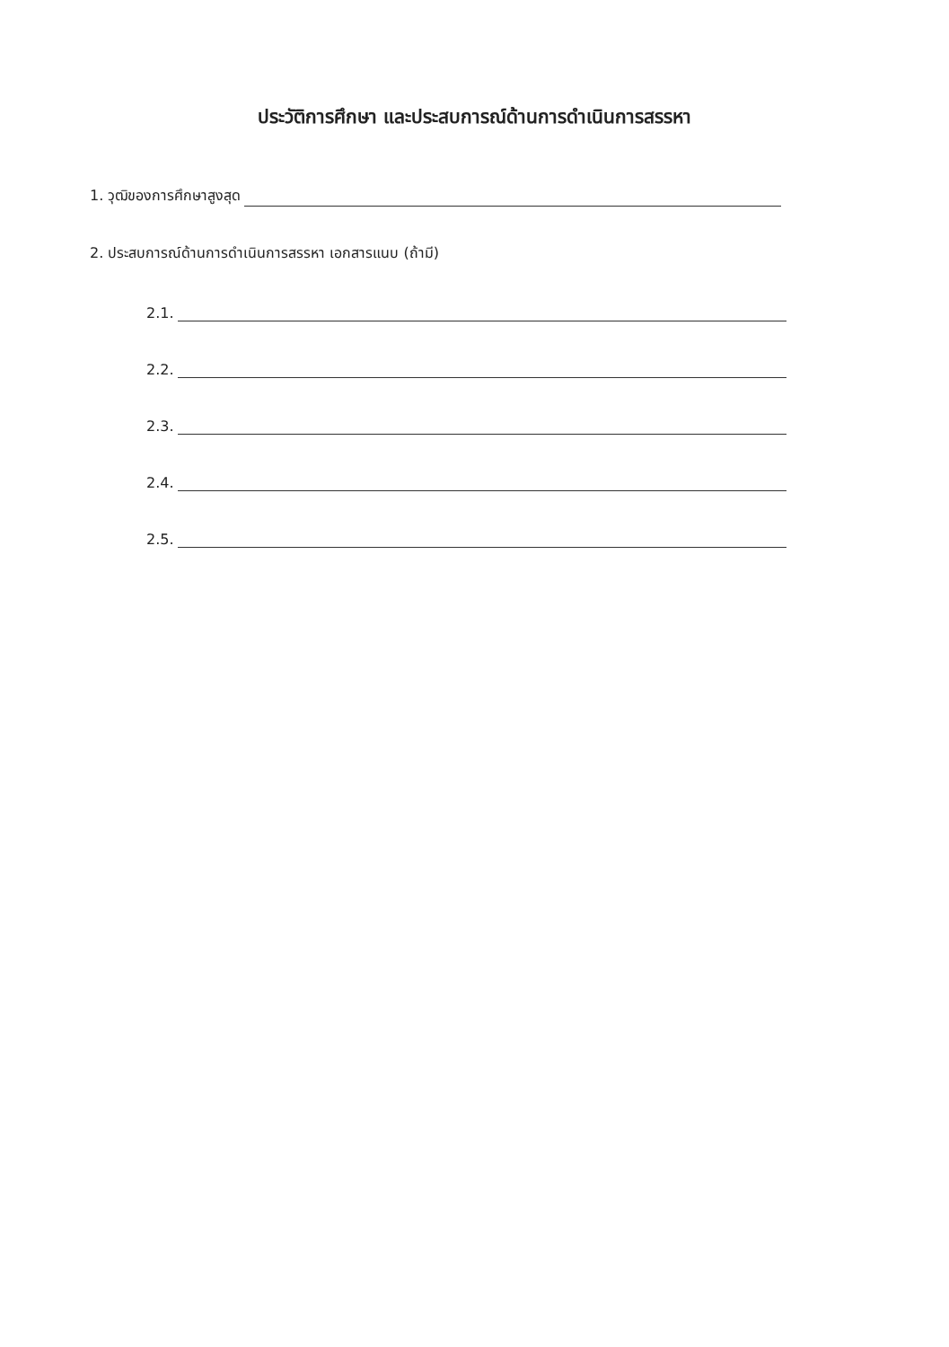ประวัติการศึกษา และประสบการณ์ด้านการดำเนินการสรรหา
1. วุฒิของการศึกษาสูงสุด
2. ประสบการณ์ด้านการดำเนินการสรรหา เอกสารแนบ (ถ้ามี)
2.1.
2.2.
2.3.
2.4.
2.5.